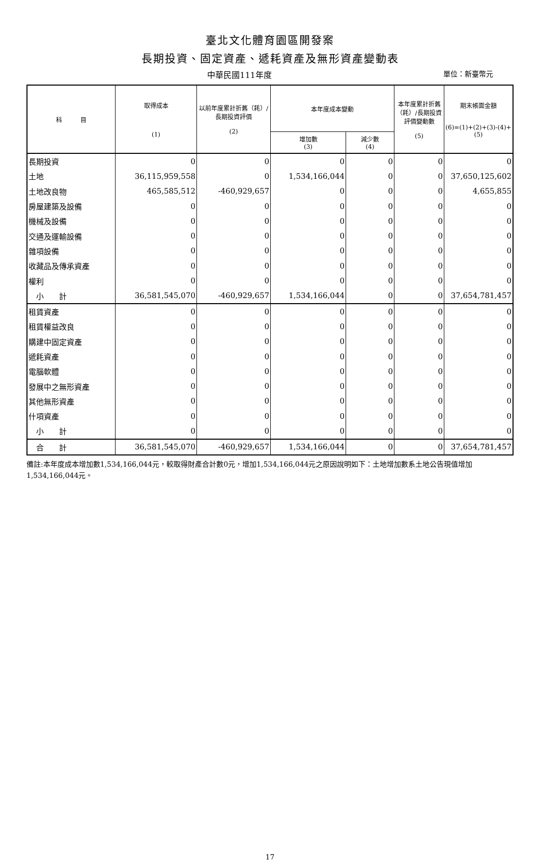臺北文化體育園區開發案
長期投資、固定資產、遞耗資產及無形資產變動表
中華民國111年度 單位：新臺幣元
| 科 目 | 取得成本 (1) | 以前年度累計折舊（耗）/長期投資評價 (2) | 本年度成本變動 | | 本年度累計折舊（耗）/長期投資評價變動數 (5) | 期末帳面金額 (6)=(1)+(2)+(3)-(4)+(5) |
| --- | --- | --- | --- | --- | --- | --- |
| | | | 增加數 (3) | 減少數 (4) | | |
| 長期投資 | 0 | 0 | 0 | 0 | 0 | 0 |
| 土地 | 36,115,959,558 | 0 | 1,534,166,044 | 0 | 0 | 37,650,125,602 |
| 土地改良物 | 465,585,512 | -460,929,657 | 0 | 0 | 0 | 4,655,855 |
| 房屋建築及設備 | 0 | 0 | 0 | 0 | 0 | 0 |
| 機械及設備 | 0 | 0 | 0 | 0 | 0 | 0 |
| 交通及運輸設備 | 0 | 0 | 0 | 0 | 0 | 0 |
| 雜項設備 | 0 | 0 | 0 | 0 | 0 | 0 |
| 收藏品及傳承資產 | 0 | 0 | 0 | 0 | 0 | 0 |
| 權利 | 0 | 0 | 0 | 0 | 0 | 0 |
| 小 計 | 36,581,545,070 | -460,929,657 | 1,534,166,044 | 0 | 0 | 37,654,781,457 |
| 租賃資產 | 0 | 0 | 0 | 0 | 0 | 0 |
| 租賃權益改良 | 0 | 0 | 0 | 0 | 0 | 0 |
| 購建中固定資產 | 0 | 0 | 0 | 0 | 0 | 0 |
| 遞耗資產 | 0 | 0 | 0 | 0 | 0 | 0 |
| 電腦軟體 | 0 | 0 | 0 | 0 | 0 | 0 |
| 發展中之無形資產 | 0 | 0 | 0 | 0 | 0 | 0 |
| 其他無形資產 | 0 | 0 | 0 | 0 | 0 | 0 |
| 什項資產 | 0 | 0 | 0 | 0 | 0 | 0 |
| 小 計 | 0 | 0 | 0 | 0 | 0 | 0 |
| 合 計 | 36,581,545,070 | -460,929,657 | 1,534,166,044 | 0 | 0 | 37,654,781,457 |
備註:本年度成本增加數1,534,166,044元，較取得財產合計數0元，增加1,534,166,044元之原因說明如下：土地增加數系土地公告現值增加1,534,166,044元。
17